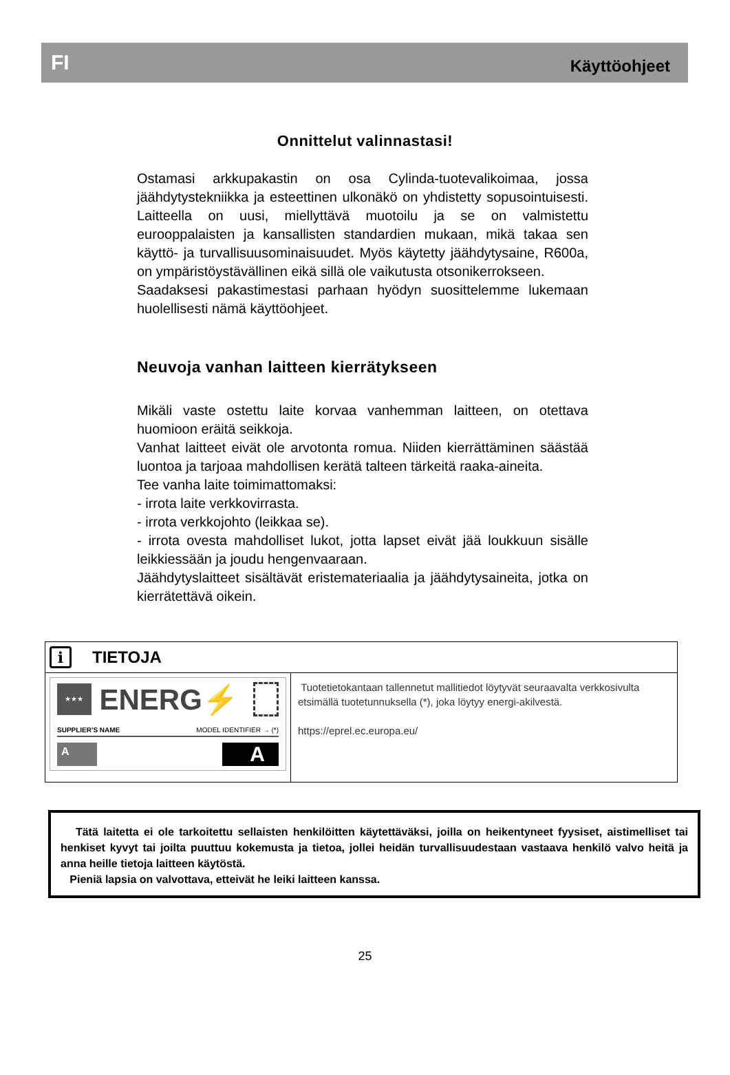FI Käyttöohjeet
Onnittelut valinnastasi!
Ostamasi arkkupakastin on osa Cylinda-tuotevalikoimaa, jossa jäähdytystekniikka ja esteettinen ulkonäkö on yhdistetty sopusointuisesti. Laitteella on uusi, miellyttävä muotoilu ja se on valmistettu eurooppalaisten ja kansallisten standardien mukaan, mikä takaa sen käyttö- ja turvallisuusominaisuudet. Myös käytetty jäähdytysaine, R600a, on ympäristöystävällinen eikä sillä ole vaikutusta otsonikerrokseen.
Saadaksesi pakastimestasi parhaan hyödyn suosittelemme lukemaan huolellisesti nämä käyttöohjeet.
Neuvoja vanhan laitteen kierrätykseen
Mikäli vaste ostettu laite korvaa vanhemman laitteen, on otettava huomioon eräitä seikkoja.
Vanhat laitteet eivät ole arvotonta romua. Niiden kierrättäminen säästää luontoa ja tarjoaa mahdollisen kerätä talteen tärkeitä raaka-aineita.
Tee vanha laite toimimattomaksi:
- irrota laite verkkovirrasta.
- irrota verkkojohto (leikkaa se).
- irrota ovesta mahdolliset lukot, jotta lapset eivät jää loukkuun sisälle leikkiessään ja joudu hengenvaaraan.
Jäähdytyslaitteet sisältävät eristemateriaalia ja jäähdytysaineita, jotka on kierrätettävä oikein.
i TIETOJA
★★★
ENERG⚡
SUPPLIER'S NAME MODEL IDENTIFIER → (*)
A A
Tuotetietokantaan tallennetut mallitiedot löytyvät seuraavalta verkkosivulta etsimällä tuotetunnuksella (*), joka löytyy energi-akilvestä.
https://eprel.ec.europa.eu/
Tätä laitetta ei ole tarkoitettu sellaisten henkilöitten käytettäväksi, joilla on heikentyneet fyysiset, aistimelliset tai henkiset kyvyt tai joilta puuttuu kokemusta ja tietoa, jollei heidän turvallisuudestaan vastaava henkilö valvo heitä ja anna heille tietoja laitteen käytöstä.
Pieniä lapsia on valvottava, etteivät he leiki laitteen kanssa.
25